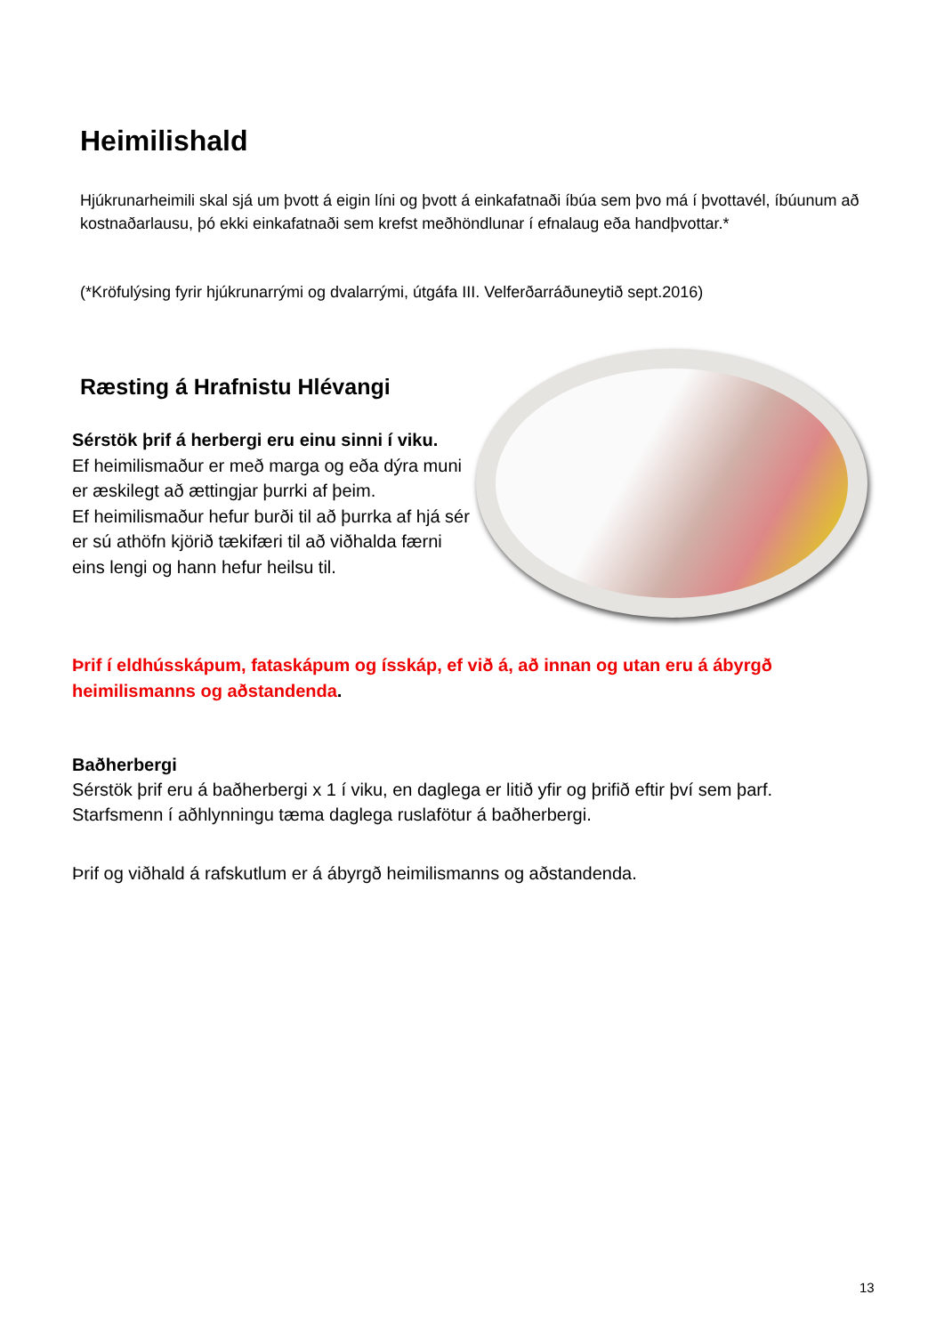Heimilishald
Hjúkrunarheimili skal sjá um þvott á eigin líni og þvott á einkafatnaði íbúa sem þvo má í þvottavél, íbúunum að kostnaðarlausu, þó ekki einkafatnaði sem krefst meðhöndlunar í efnalaug eða handþvottar.*
(*Kröfulýsing fyrir hjúkrunarrými og dvalarrými, útgáfa III. Velferðarráðuneytið sept.2016)
Ræsting á Hrafnistu Hlévangi
Sérstök þrif á herbergi eru einu sinni í viku.
Ef heimilismaður er með marga og eða dýra muni er æskilegt að ættingjar þurrki af þeim.
Ef heimilismaður hefur burði til að þurrka af hjá sér er sú athöfn kjörið tækifæri til að viðhalda færni eins lengi og hann hefur heilsu til.
Þrif í eldhússkápum, fataskápum og ísskáp, ef við á, að innan og utan eru á ábyrgð heimilismanns og aðstandenda.
Baðherbergi
Sérstök þrif eru á baðherbergi x 1 í viku, en daglega er litið yfir og þrifið eftir því sem þarf.
Starfsmenn í aðhlynningu tæma daglega ruslafötur á baðherbergi.
Þrif og viðhald á rafskutlum er á ábyrgð heimilismanns og aðstandenda.
13